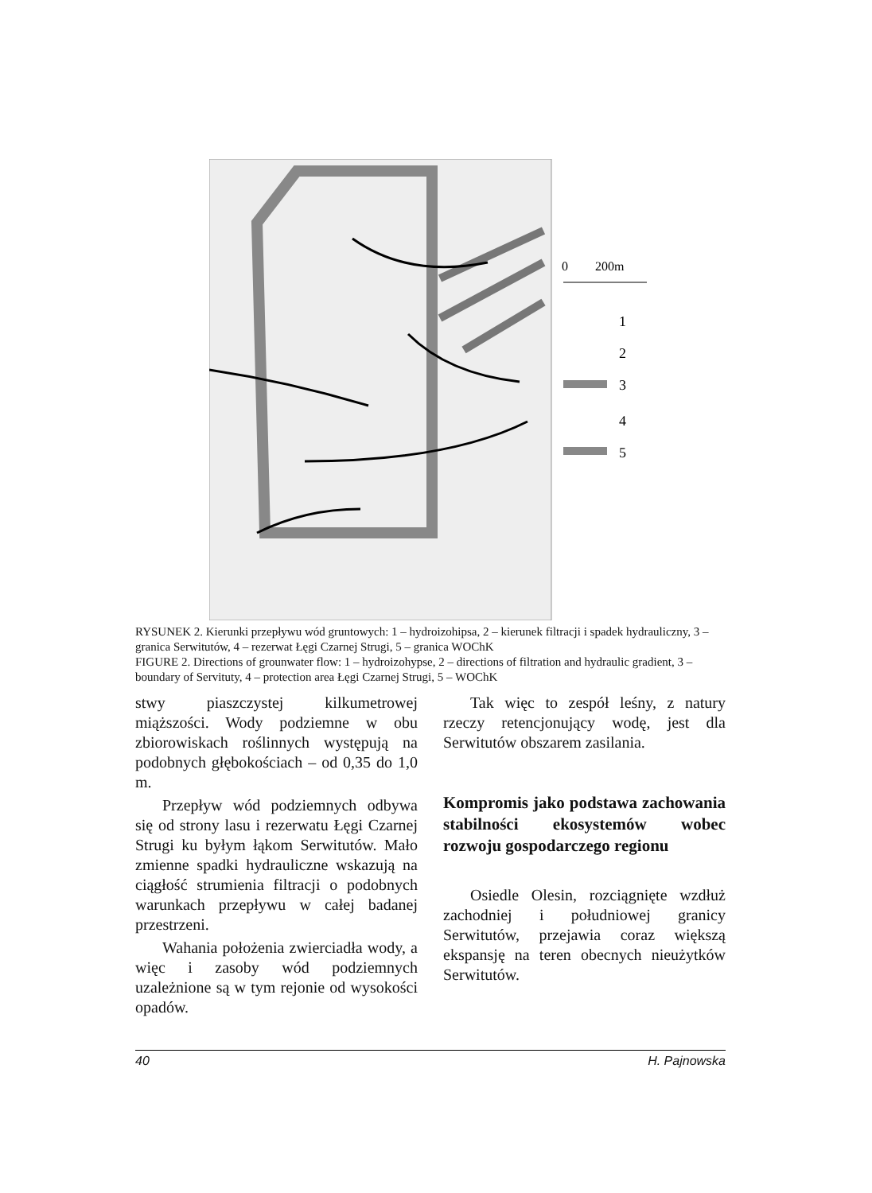0
200m
1
2
3
4
5
RYSUNEK 2. Kierunki przepływu wód gruntowych: 1 – hydroizohipsa, 2 – kierunek filtracji i spadek hydrauliczny, 3 – granica Serwitutów, 4 – rezerwat Łęgi Czarnej Strugi, 5 – granica WOChK
FIGURE 2. Directions of grounwater flow: 1 – hydroizohypse, 2 – directions of filtration and hydraulic gradient, 3 – boundary of Servituty, 4 – protection area Łęgi Czarnej Strugi, 5 – WOChK
stwy piaszczystej kilkumetrowej miąższości. Wody podziemne w obu zbiorowiskach roślinnych występują na podobnych głębokościach – od 0,35 do 1,0 m.
Przepływ wód podziemnych odbywa się od strony lasu i rezerwatu Łęgi Czarnej Strugi ku byłym łąkom Serwitutów. Mało zmienne spadki hydrauliczne wskazują na ciągłość strumienia filtracji o podobnych warunkach przepływu w całej badanej przestrzeni.
Wahania położenia zwierciadła wody, a więc i zasoby wód podziemnych uzależnione są w tym rejonie od wysokości opadów.
Tak więc to zespół leśny, z natury rzeczy retencjonujący wodę, jest dla Serwitutów obszarem zasilania.
Kompromis jako podstawa zachowania stabilności ekosystemów wobec rozwoju gospodarczego regionu
Osiedle Olesin, rozciągnięte wzdłuż zachodniej i południowej granicy Serwitutów, przejawia coraz większą ekspansję na teren obecnych nieużytków Serwitutów.
40 H. Pajnowska